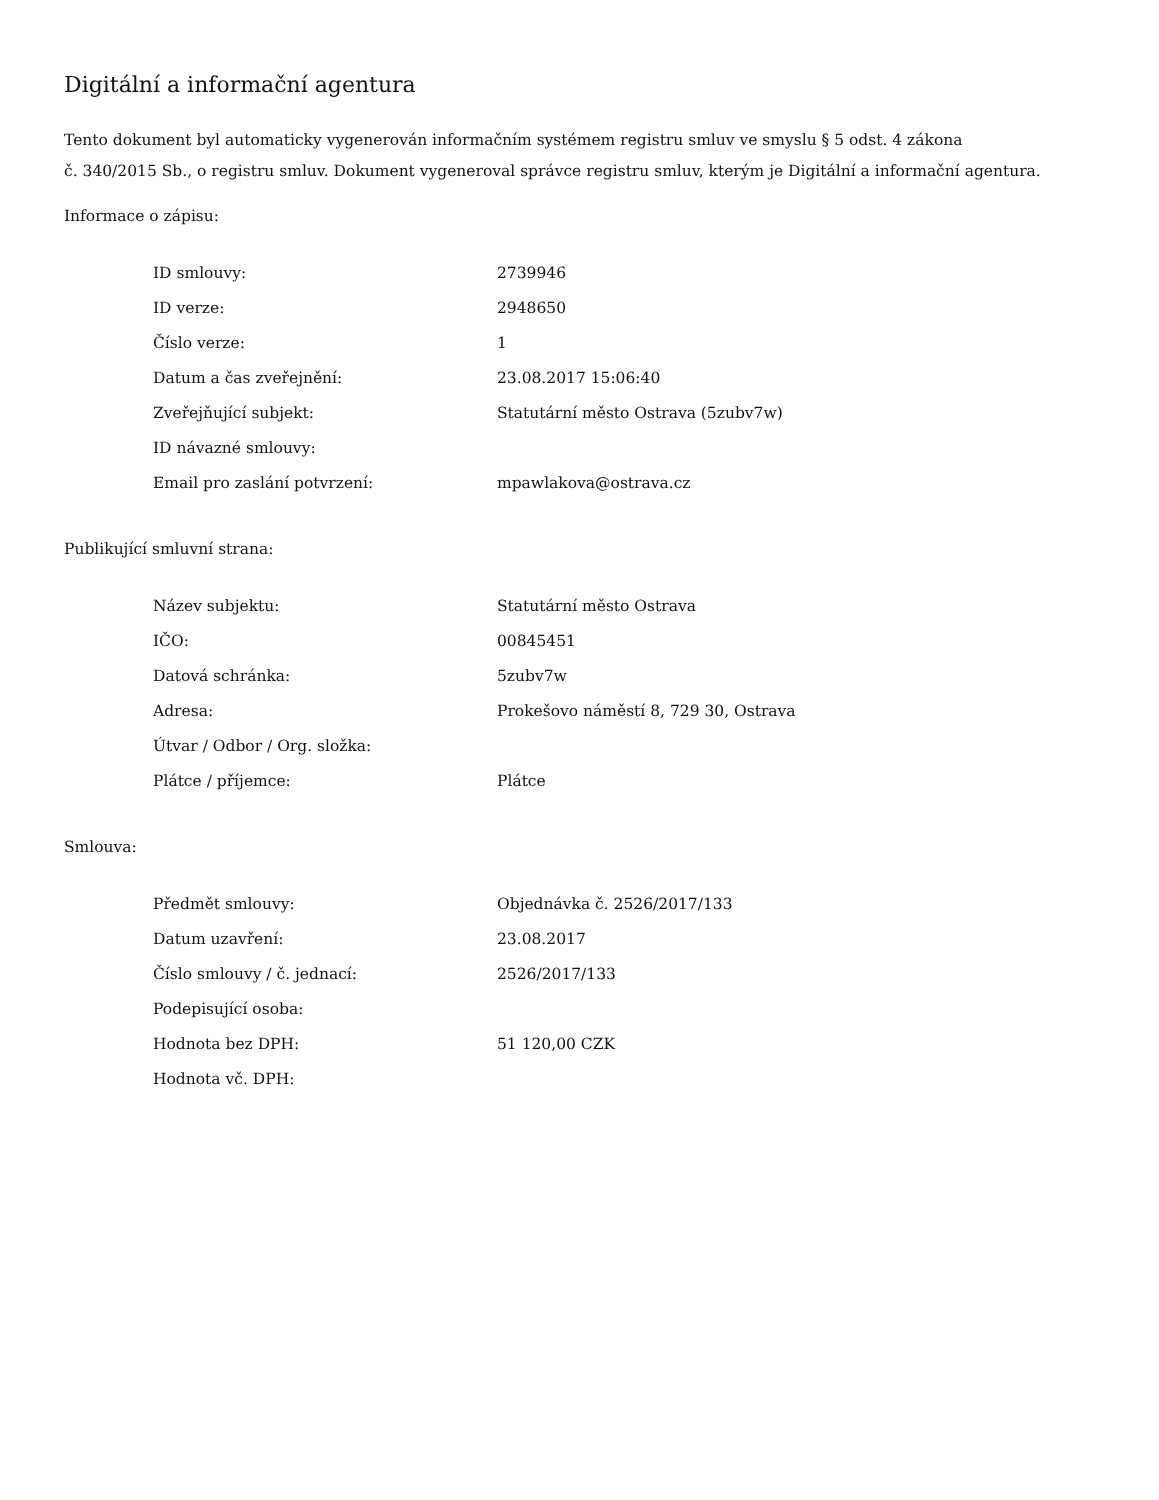Digitální a informační agentura
Tento dokument byl automaticky vygenerován informačním systémem registru smluv ve smyslu § 5 odst. 4 zákona
č. 340/2015 Sb., o registru smluv. Dokument vygeneroval správce registru smluv, kterým je Digitální a informační agentura.
Informace o zápisu:
| ID smlouvy: | 2739946 |
| ID verze: | 2948650 |
| Číslo verze: | 1 |
| Datum a čas zveřejnění: | 23.08.2017 15:06:40 |
| Zveřejňující subjekt: | Statutární město Ostrava (5zubv7w) |
| ID návazné smlouvy: | |
| Email pro zaslání potvrzení: | mpawlakova@ostrava.cz |
Publikující smluvní strana:
| Název subjektu: | Statutární město Ostrava |
| IČO: | 00845451 |
| Datová schránka: | 5zubv7w |
| Adresa: | Prokešovo náměstí 8, 729 30, Ostrava |
| Útvar / Odbor / Org. složka: | |
| Plátce / příjemce: | Plátce |
Smlouva:
| Předmět smlouvy: | Objednávka č. 2526/2017/133 |
| Datum uzavření: | 23.08.2017 |
| Číslo smlouvy / č. jednací: | 2526/2017/133 |
| Podepisující osoba: | |
| Hodnota bez DPH: | 51 120,00 CZK |
| Hodnota vč. DPH: | |